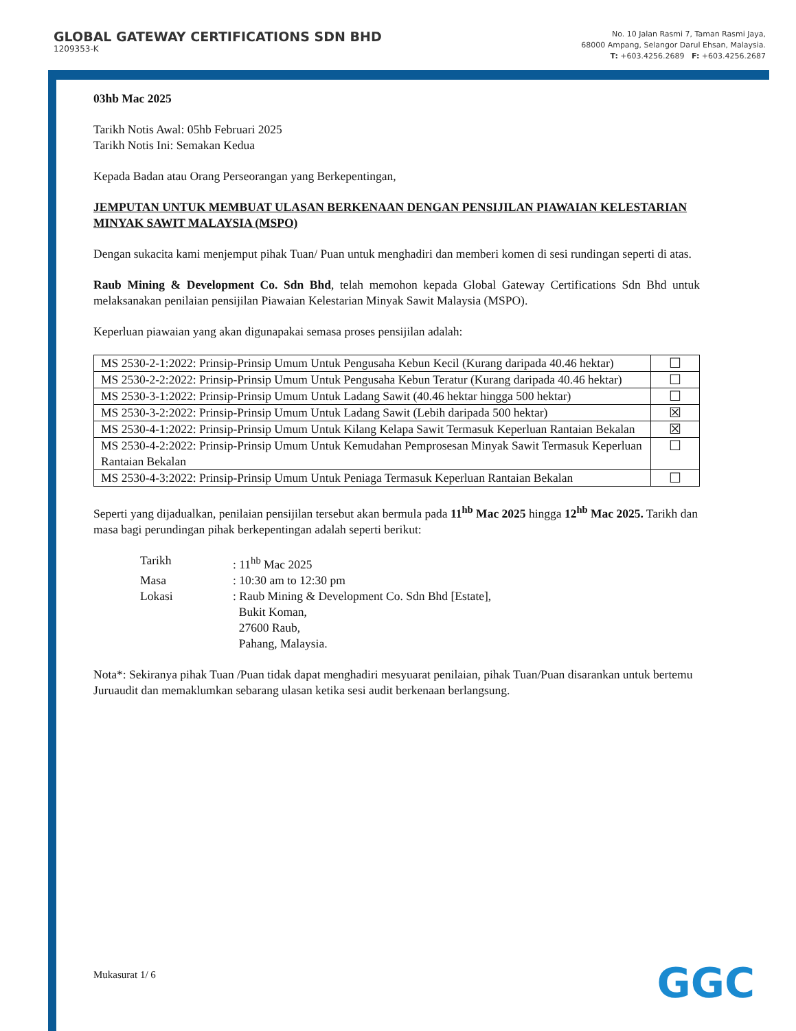GLOBAL GATEWAY CERTIFICATIONS SDN BHD
1209353-K
No. 10 Jalan Rasmi 7, Taman Rasmi Jaya,
68000 Ampang, Selangor Darul Ehsan, Malaysia.
T: +603.4256.2689 F: +603.4256.2687
03hb Mac 2025
Tarikh Notis Awal: 05hb Februari 2025
Tarikh Notis Ini: Semakan Kedua
Kepada Badan atau Orang Perseorangan yang Berkepentingan,
JEMPUTAN UNTUK MEMBUAT ULASAN BERKENAAN DENGAN PENSIJILAN PIAWAIAN KELESTARIAN MINYAK SAWIT MALAYSIA (MSPO)
Dengan sukacita kami menjemput pihak Tuan/ Puan untuk menghadiri dan memberi komen di sesi rundingan seperti di atas.
Raub Mining & Development Co. Sdn Bhd, telah memohon kepada Global Gateway Certifications Sdn Bhd untuk melaksanakan penilaian pensijilan Piawaian Kelestarian Minyak Sawit Malaysia (MSPO).
Keperluan piawaian yang akan digunapakai semasa proses pensijilan adalah:
| MS 2530-2-1:2022: Prinsip-Prinsip Umum Untuk Pengusaha Kebun Kecil (Kurang daripada 40.46 hektar) | ☐ |
| MS 2530-2-2:2022: Prinsip-Prinsip Umum Untuk Pengusaha Kebun Teratur (Kurang daripada 40.46 hektar) | ☐ |
| MS 2530-3-1:2022: Prinsip-Prinsip Umum Untuk Ladang Sawit (40.46 hektar hingga 500 hektar) | ☐ |
| MS 2530-3-2:2022: Prinsip-Prinsip Umum Untuk Ladang Sawit (Lebih daripada 500 hektar) | ☒ |
| MS 2530-4-1:2022: Prinsip-Prinsip Umum Untuk Kilang Kelapa Sawit Termasuk Keperluan Rantaian Bekalan | ☒ |
| MS 2530-4-2:2022: Prinsip-Prinsip Umum Untuk Kemudahan Pemprosesan Minyak Sawit Termasuk Keperluan Rantaian Bekalan | ☐ |
| MS 2530-4-3:2022: Prinsip-Prinsip Umum Untuk Peniaga Termasuk Keperluan Rantaian Bekalan | ☐ |
Seperti yang dijadualkan, penilaian pensijilan tersebut akan bermula pada 11<sup>hb</sup> Mac 2025 hingga 12<sup>hb</sup> Mac 2025. Tarikh dan masa bagi perundingan pihak berkepentingan adalah seperti berikut:
| Tarikh | : 11<sup>hb</sup> Mac 2025 |
| Masa | : 10:30 am to 12:30 pm |
| Lokasi | : Raub Mining & Development Co. Sdn Bhd [Estate], Bukit Koman, 27600 Raub, Pahang, Malaysia. |
Nota*: Sekiranya pihak Tuan /Puan tidak dapat menghadiri mesyuarat penilaian, pihak Tuan/Puan disarankan untuk bertemu Juruaudit dan memaklumkan sebarang ulasan ketika sesi audit berkenaan berlangsung.
Mukasurat 1/ 6 GGC